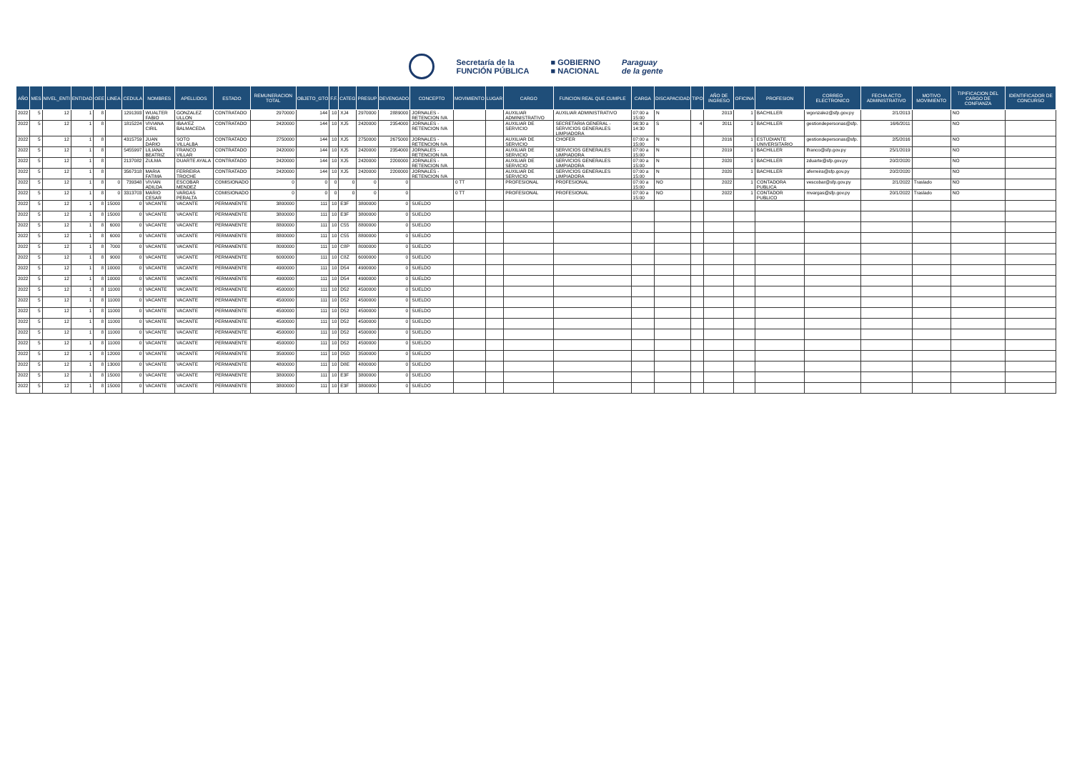Secretaría de la
FUNCIÓN PÚBLICA
■ GOBIERNO
■ NACIONAL
Paraguay
de la gente
| AÑO | MES | NIVEL_ENTI | ENTIDAD | OEE | LINEA | CEDULA | NOMBRES | APELLIDOS | ESTADO | REMUNERACION TOTAL | OBJETO_GTO | F.F. | CATEG | PRESUP | DEVENGADO | CONCEPTO | MOVIMIENTO | LUGAR | CARGO | FUNCION REAL QUE CUMPLE | CARGA | DISCAPACIDAD | TIPO | AÑO DE INGRESO | OFICINA | PROFESION | CORREO ELECTRONICO | FECHA ACTO ADMINISTRATIVO | MOTIVO MOVIMIENTO | TIPIFICACION DEL CARGO DE CONFIANZA | IDENTIFICADOR DE CONCURSO |
| --- | --- | --- | --- | --- | --- | --- | --- | --- | --- | --- | --- | --- | --- | --- | --- | --- | --- | --- | --- | --- | --- | --- | --- | --- | --- | --- | --- | --- | --- | --- | --- |
| 2022 | 5 | 12 | 1 | 8 | | 1291393 | WUALTER FABIO | GONZALEZ ULLON | CONTRATADO | 2970000 | 144 | 10 | XJ4 | 2970000 | 2889000 | JORNALES - RETENCION IVA | | | AUXILIAR ADMINISTRATIVO | AUXILIAR ADMINISTRATIVO | 07:00 a 15:00 | N | | 2013 | 1 | BACHILLER | wgonzalez@sfp.gov.py | 2/1/2013 | | NO | |
| 2022 | 5 | 12 | 1 | 8 | | 1815224 | VIVIANA CIRIL | IBAA'EZ BALMACEDA | CONTRATADO | 2420000 | 144 | 10 | XJ5 | 2420000 | 2354000 | JORNALES - RETENCION IVA | | | AUXILIAR DE SERVICIO | SECRETARIA GENERAL - SERVICIOS GENERALES LIMPIADORA | 06:30 a 14:30 | S | 4 | 2011 | 1 | BACHILLER | gestiondepersonas@sfp. | 16/6/2011 | | NO | |
| 2022 | 5 | 12 | 1 | 8 | | 4315759 | JUAN DARIO | SOTO VILLALBA | CONTRATADO | 2750000 | 144 | 10 | XJ5 | 2750000 | 2675000 | JORNALES - RETENCION IVA | | | AUXILIAR DE SERVICIO | CHOFER | 07:00 a 15:00 | N | | 2016 | 1 | ESTUDIANTE UNIVERSITARIO | gestiondepersonas@sfp. | 2/5/2016 | | NO | |
| 2022 | 5 | 12 | 1 | 8 | | 5455997 | LILIANA BEATRIZ | FRANCO VILLAR | CONTRATADO | 2420000 | 144 | 10 | XJ5 | 2420000 | 2354000 | JORNALES - RETENCION IVA | | | AUXILIAR DE SERVICIO | SERVICIOS GENERALES LIMPIADORA | 07:00 a 15:00 | N | | 2019 | 1 | BACHILLER | lfranco@sfp.gov.py | 25/1/2019 | | NO | |
| 2022 | 5 | 12 | 1 | 8 | | 2137082 | ZULMA | DUARTE AYALA | CONTRATADO | 2420000 | 144 | 10 | XJ5 | 2420000 | 2200000 | JORNALES - RETENCION IVA | | | AUXILIAR DE SERVICIO | SERVICIOS GENERALES LIMPIADORA | 07:00 a 15:00 | N | | 2020 | 1 | BACHILLER | zduarte@sfp.gov.py | 20/2/2020 | | NO | |
| 2022 | 5 | 12 | 1 | 8 | | 3567318 | MARIA FATIMA | FERREIRA TROCHE | CONTRATADO | 2420000 | 144 | 10 | XJ5 | 2420000 | 2200000 | JORNALES - RETENCION IVA | | | AUXILIAR DE SERVICIO | SERVICIOS GENERALES LIMPIADORA | 07:00 a 15:00 | N | | 2020 | 1 | BACHILLER | aferreira@sfp.gov.py | 20/2/2020 | | NO | |
| 2022 | 5 | 12 | 1 | 8 | 0 | 739348 | VIVIAN ADILDA | ESCOBAR MENDEZ | COMISIONADO | 0 | 0 | 0 | 0 | 0 | 0 | | 0 TT | | PROFESIONAL | PROFESIONAL | 07:00 a 15:00 | NO | | 2022 | 1 | CONTADORA PUBLICA | vescobar@sfp.gov.py | 2/1/2022 | Traslado | NO | |
| 2022 | 5 | 12 | 1 | 8 | 0 | 3313703 | MARIO CESAR | VARGAS PERALTA | COMISIONADO | 0 | 0 | 0 | 0 | 0 | 0 | | 0 TT | | PROFESIONAL | PROFESIONAL | 07:00 a 15:00 | NO | | 2022 | 1 | CONTADOR PUBLICO | mvargas@sfp.gov.py | 20/1/2022 | Traslado | NO | |
| 2022 | 5 | 12 | 1 | 8 | 15000 | 0 | VACANTE | VACANTE | PERMANENTE | 3800000 | 111 | 10 | E3F | 3800000 | 0 | SUELDO | | | | | | | | | | | | | | | |
| 2022 | 5 | 12 | 1 | 8 | 15000 | 0 | VACANTE | VACANTE | PERMANENTE | 3800000 | 111 | 10 | E3F | 3800000 | 0 | SUELDO | | | | | | | | | | | | | | | |
| 2022 | 5 | 12 | 1 | 8 | 6000 | 0 | VACANTE | VACANTE | PERMANENTE | 8800000 | 111 | 10 | C55 | 8800000 | 0 | SUELDO | | | | | | | | | | | | | | | |
| 2022 | 5 | 12 | 1 | 8 | 6000 | 0 | VACANTE | VACANTE | PERMANENTE | 8800000 | 111 | 10 | C55 | 8800000 | 0 | SUELDO | | | | | | | | | | | | | | | |
| 2022 | 5 | 12 | 1 | 8 | 7000 | 0 | VACANTE | VACANTE | PERMANENTE | 8000000 | 111 | 10 | C8P | 8000000 | 0 | SUELDO | | | | | | | | | | | | | | | |
| 2022 | 5 | 12 | 1 | 8 | 9000 | 0 | VACANTE | VACANTE | PERMANENTE | 6000000 | 111 | 10 | C8Z | 6000000 | 0 | SUELDO | | | | | | | | | | | | | | | |
| 2022 | 5 | 12 | 1 | 8 | 10000 | 0 | VACANTE | VACANTE | PERMANENTE | 4900000 | 111 | 10 | D54 | 4900000 | 0 | SUELDO | | | | | | | | | | | | | | | |
| 2022 | 5 | 12 | 1 | 8 | 10000 | 0 | VACANTE | VACANTE | PERMANENTE | 4900000 | 111 | 10 | D54 | 4900000 | 0 | SUELDO | | | | | | | | | | | | | | | |
| 2022 | 5 | 12 | 1 | 8 | 11000 | 0 | VACANTE | VACANTE | PERMANENTE | 4500000 | 111 | 10 | D52 | 4500000 | 0 | SUELDO | | | | | | | | | | | | | | | |
| 2022 | 5 | 12 | 1 | 8 | 11000 | 0 | VACANTE | VACANTE | PERMANENTE | 4500000 | 111 | 10 | D52 | 4500000 | 0 | SUELDO | | | | | | | | | | | | | | | |
| 2022 | 5 | 12 | 1 | 8 | 11000 | 0 | VACANTE | VACANTE | PERMANENTE | 4500000 | 111 | 10 | D52 | 4500000 | 0 | SUELDO | | | | | | | | | | | | | | | |
| 2022 | 5 | 12 | 1 | 8 | 11000 | 0 | VACANTE | VACANTE | PERMANENTE | 4500000 | 111 | 10 | D52 | 4500000 | 0 | SUELDO | | | | | | | | | | | | | | | |
| 2022 | 5 | 12 | 1 | 8 | 11000 | 0 | VACANTE | VACANTE | PERMANENTE | 4500000 | 111 | 10 | D52 | 4500000 | 0 | SUELDO | | | | | | | | | | | | | | | |
| 2022 | 5 | 12 | 1 | 8 | 11000 | 0 | VACANTE | VACANTE | PERMANENTE | 4500000 | 111 | 10 | D52 | 4500000 | 0 | SUELDO | | | | | | | | | | | | | | | |
| 2022 | 5 | 12 | 1 | 8 | 12000 | 0 | VACANTE | VACANTE | PERMANENTE | 3500000 | 111 | 10 | D5D | 3500000 | 0 | SUELDO | | | | | | | | | | | | | | | |
| 2022 | 5 | 12 | 1 | 8 | 13000 | 0 | VACANTE | VACANTE | PERMANENTE | 4800000 | 111 | 10 | D8E | 4800000 | 0 | SUELDO | | | | | | | | | | | | | | | |
| 2022 | 5 | 12 | 1 | 8 | 15000 | 0 | VACANTE | VACANTE | PERMANENTE | 3800000 | 111 | 10 | E3F | 3800000 | 0 | SUELDO | | | | | | | | | | | | | | | |
| 2022 | 5 | 12 | 1 | 8 | 15000 | 0 | VACANTE | VACANTE | PERMANENTE | 3800000 | 111 | 10 | E3F | 3800000 | 0 | SUELDO | | | | | | | | | | | | | | | |